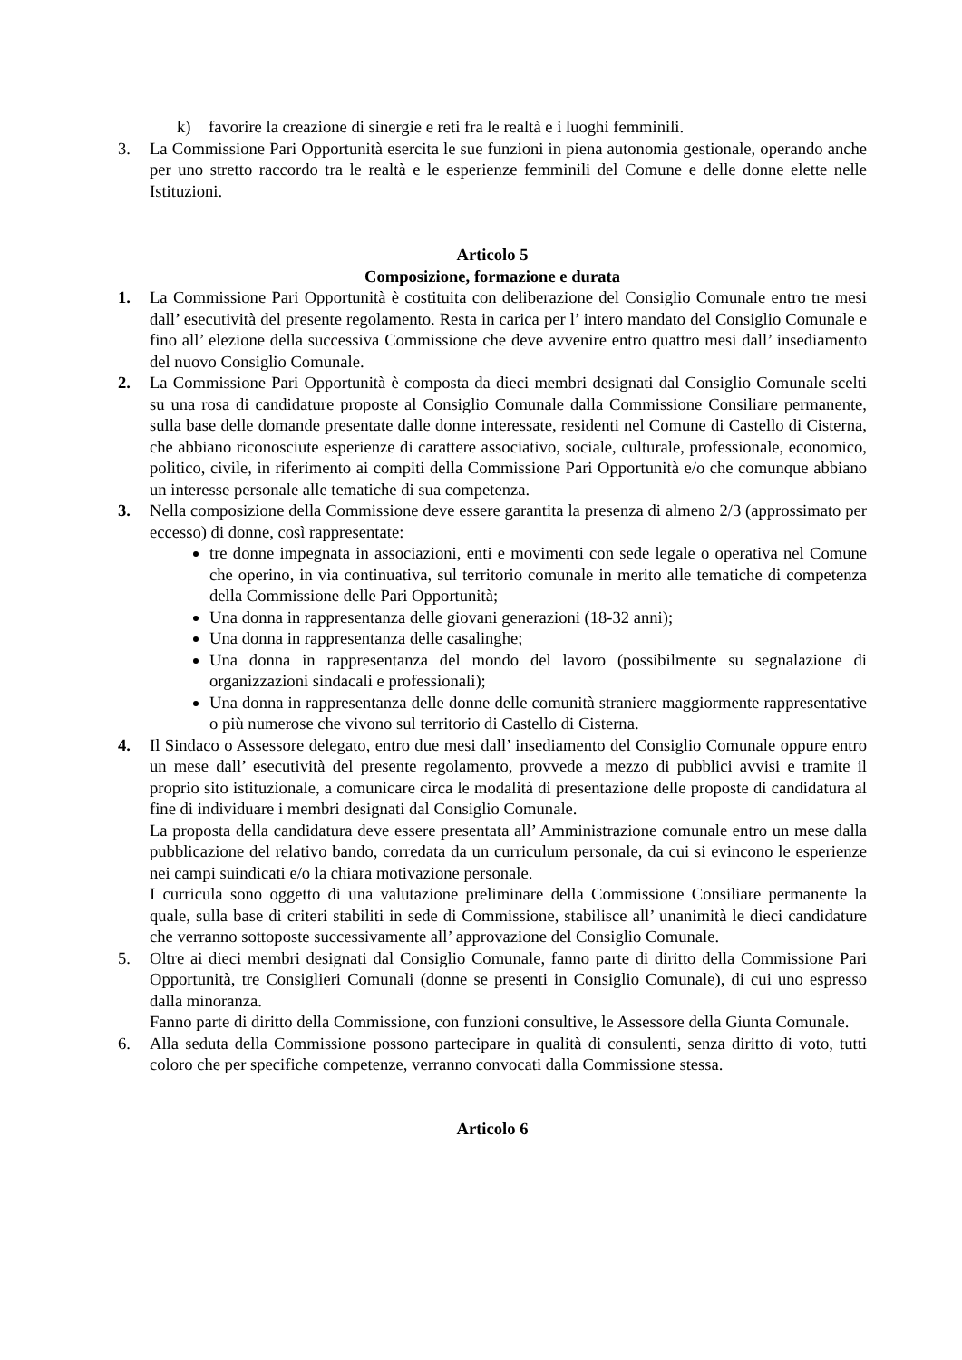k) favorire la creazione di sinergie e reti fra le realtà e i luoghi femminili.
3. La Commissione Pari Opportunità esercita le sue funzioni in piena autonomia gestionale, operando anche per uno stretto raccordo tra le realtà e le esperienze femminili del Comune e delle donne elette nelle Istituzioni.
Articolo 5
Composizione, formazione e durata
1. La Commissione Pari Opportunità è costituita con deliberazione del Consiglio Comunale entro tre mesi dall’ esecutività del presente regolamento. Resta in carica per l’ intero mandato del Consiglio Comunale e fino all’ elezione della successiva Commissione che deve avvenire entro quattro mesi dall’ insediamento del nuovo Consiglio Comunale.
2. La Commissione Pari Opportunità è composta da dieci membri designati dal Consiglio Comunale scelti su una rosa di candidature proposte al Consiglio Comunale dalla Commissione Consiliare permanente, sulla base delle domande presentate dalle donne interessate, residenti nel Comune di Castello di Cisterna, che abbiano riconosciute esperienze di carattere associativo, sociale, culturale, professionale, economico, politico, civile, in riferimento ai compiti della Commissione Pari Opportunità e/o che comunque abbiano un interesse personale alle tematiche di sua competenza.
3. Nella composizione della Commissione deve essere garantita la presenza di almeno 2/3 (approssimato per eccesso) di donne, così rappresentate:
tre donne impegnata in associazioni, enti e movimenti con sede legale o operativa nel Comune che operino, in via continuativa, sul territorio comunale in merito alle tematiche di competenza della Commissione delle Pari Opportunità;
Una donna in rappresentanza delle giovani generazioni (18-32 anni);
Una donna in rappresentanza delle casalinghe;
Una donna in rappresentanza del mondo del lavoro (possibilmente su segnalazione di organizzazioni sindacali e professionali);
Una donna in rappresentanza delle donne delle comunità straniere maggiormente rappresentative o più numerose che vivono sul territorio di Castello di Cisterna.
4. Il Sindaco o Assessore delegato, entro due mesi dall’ insediamento del Consiglio Comunale oppure entro un mese dall’ esecutività del presente regolamento, provvede a mezzo di pubblici avvisi e tramite il proprio sito istituzionale, a comunicare circa le modalità di presentazione delle proposte di candidatura al fine di individuare i membri designati dal Consiglio Comunale.
La proposta della candidatura deve essere presentata all’ Amministrazione comunale entro un mese dalla pubblicazione del relativo bando, corredata da un curriculum personale, da cui si evincono le esperienze nei campi suindicati e/o la chiara motivazione personale.
I curricula sono oggetto di una valutazione preliminare della Commissione Consiliare permanente la quale, sulla base di criteri stabiliti in sede di Commissione, stabilisce all’ unanimità le dieci candidature che verranno sottoposte successivamente all’ approvazione del Consiglio Comunale.
5. Oltre ai dieci membri designati dal Consiglio Comunale, fanno parte di diritto della Commissione Pari Opportunità, tre Consiglieri Comunali (donne se presenti in Consiglio Comunale), di cui uno espresso dalla minoranza.
Fanno parte di diritto della Commissione, con funzioni consultive, le Assessore della Giunta Comunale.
6. Alla seduta della Commissione possono partecipare in qualità di consulenti, senza diritto di voto, tutti coloro che per specifiche competenze, verranno convocati dalla Commissione stessa.
Articolo 6